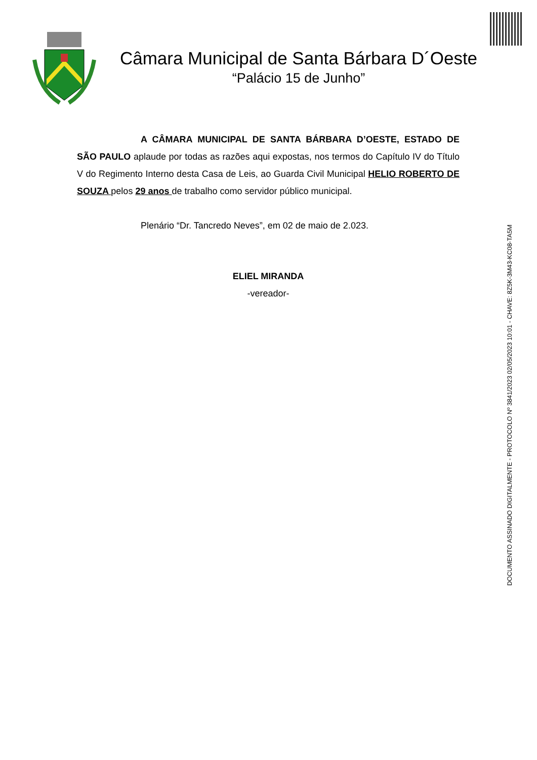Câmara Municipal de Santa Bárbara D´Oeste
“Palácio 15 de Junho”
A CÂMARA MUNICIPAL DE SANTA BÁRBARA D’OESTE, ESTADO DE SÃO PAULO aplaude por todas as razões aqui expostas, nos termos do Capítulo IV do Título V do Regimento Interno desta Casa de Leis, ao Guarda Civil Municipal HELIO ROBERTO DE SOUZA pelos 29 anos de trabalho como servidor público municipal.
Plenário “Dr. Tancredo Neves”, em 02 de maio de 2.023.
ELIEL MIRANDA
-vereador-
DOCUMENTO ASSINADO DIGITALMENTE - PROTOCOLO Nº 3841/2023 02/05/2023 10:01 - CHAVE: 8Z5K-3M43-KC08-TA5M